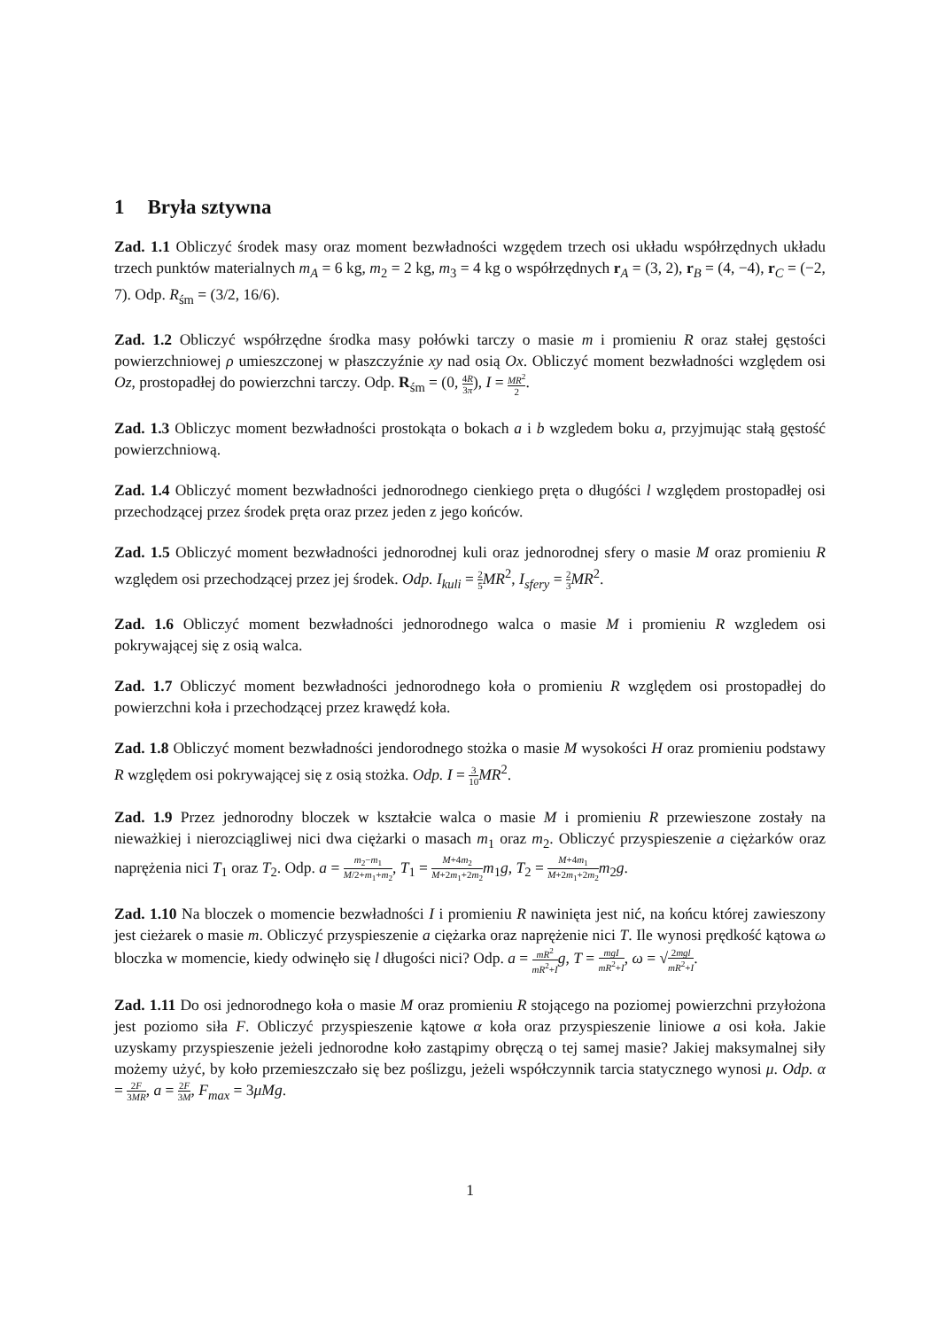1 Bryła sztywna
Zad. 1.1 Obliczyć środek masy oraz moment bezwładności wzgędem trzech osi układu współrzędnych układu trzech punktów materialnych m<sub>A</sub> = 6 kg, m<sub>2</sub> = 2 kg, m<sub>3</sub> = 4 kg o współrzędnych r<sub>A</sub> = (3, 2), r<sub>B</sub> = (4, −4), r<sub>C</sub> = (−2, 7). Odp. R<sub>śm</sub> = (3/2, 16/6).
Zad. 1.2 Obliczyć współrzędne środka masy połówki tarczy o masie m i promieniu R oraz stałej gęstości powierzchniowej ρ umieszczonej w płaszczyźnie xy nad osią Ox. Obliczyć moment bezwładności względem osi Oz, prostopadłej do powierzchni tarczy. Odp. R<sub>śm</sub> = (0, 4R 3π), I = MR<sup>2</sup> 2.
Zad. 1.3 Obliczyc moment bezwładności prostokąta o bokach a i b wzgledem boku a, przyjmując stałą gęstość powierzchniową.
Zad. 1.4 Obliczyć moment bezwładności jednorodnego cienkiego pręta o długóści l względem prostopadłej osi przechodzącej przez środek pręta oraz przez jeden z jego końców.
Zad. 1.5 Obliczyć moment bezwładności jednorodnej kuli oraz jednorodnej sfery o masie M oraz promieniu R względem osi przechodzącej przez jej środek. Odp. I<sub>kuli</sub> = 2 5 MR<sup>2</sup>, I<sub>sfery</sub> = 2 3 MR<sup>2</sup>.
Zad. 1.6 Obliczyć moment bezwładności jednorodnego walca o masie M i promieniu R wzgledem osi pokrywającej się z osią walca.
Zad. 1.7 Obliczyć moment bezwładności jednorodnego koła o promieniu R względem osi prostopadłej do powierzchni koła i przechodzącej przez krawędź koła.
Zad. 1.8 Obliczyć moment bezwładności jendorodnego stożka o masie M wysokości H oraz promieniu podstawy R względem osi pokrywającej się z osią stożka. Odp. I = 3 10 MR<sup>2</sup>.
Zad. 1.9 Przez jednorodny bloczek w kształcie walca o masie M i promieniu R przewieszone zostały na nieważkiej i nierozciągliwej nici dwa ciężarki o masach m<sub>1</sub> oraz m<sub>2</sub>. Obliczyć przyspieszenie a ciężarków oraz naprężenia nici T<sub>1</sub> oraz T<sub>2</sub>. Odp. a = m<sub>2</sub>−m<sub>1</sub> M/2+m<sub>1</sub>+m<sub>2</sub>, T<sub>1</sub> = M+4m<sub>2</sub> M+2m<sub>1</sub>+2m<sub>2</sub> m<sub>1</sub>g, T<sub>2</sub> = M+4m<sub>1</sub> M+2m<sub>1</sub>+2m<sub>2</sub> m<sub>2</sub>g.
Zad. 1.10 Na bloczek o momencie bezwładności I i promieniu R nawinięta jest nić, na końcu której zawieszony jest cieżarek o masie m. Obliczyć przyspieszenie a ciężarka oraz naprężenie nici T. Ile wynosi prędkość kątowa ω bloczka w momencie, kiedy odwinęło się l długości nici? Odp. a = mR<sup>2</sup> mR<sup>2</sup>+I g, T = mgI mR<sup>2</sup>+I, ω = √2mgl mR<sup>2</sup>+I.
Zad. 1.11 Do osi jednorodnego koła o masie M oraz promieniu R stojącego na poziomej powierzchni przyłożona jest poziomo siła F. Obliczyć przyspieszenie kątowe α koła oraz przyspieszenie liniowe a osi koła. Jakie uzyskamy przyspieszenie jeżeli jednorodne koło zastąpimy obręczą o tej samej masie? Jakiej maksymalnej siły możemy użyć, by koło przemieszczało się bez poślizgu, jeżeli współczynnik tarcia statycznego wynosi μ. Odp. α = 2F 3MR, a = 2F 3M, F<sub>max</sub> = 3μMg.
1